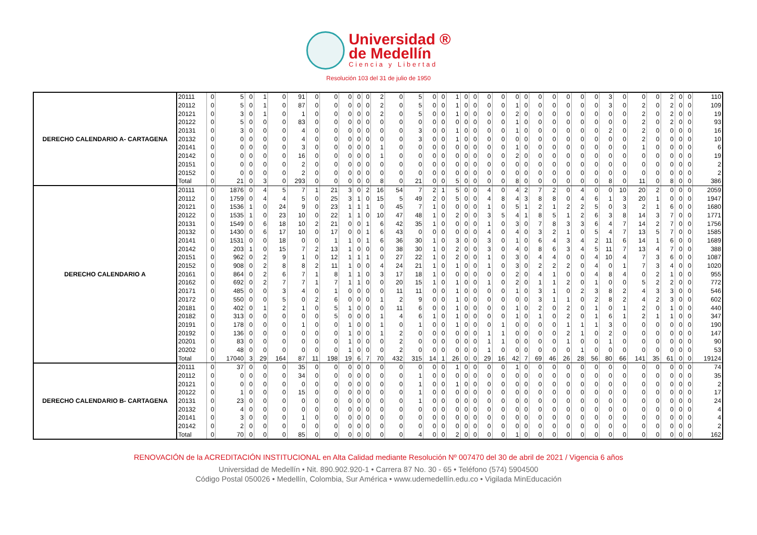Universidad ®
de Medellín
Ciencia y Libertad
Resolución 103 del 31 de julio de 1950
| DERECHO CALENDARIO A- CARTAGENA | 20111 | 0 | 5 | 0 | 1 | 0 | 91 | 0 | 0 | 0 | 0 | 0 | 2 | 0 | 5 | 0 | 0 | 1 | 0 | 0 | 0 | 0 | 0 | 0 | 0 | 0 | 0 | 0 | 0 | 3 | 0 | 0 | 0 | 2 | 0 | 0 | 110 |
| | 20112 | 0 | 5 | 0 | 1 | 0 | 87 | 0 | 0 | 0 | 0 | 0 | 2 | 0 | 5 | 0 | 0 | 1 | 0 | 0 | 0 | 0 | 1 | 0 | 0 | 0 | 0 | 0 | 0 | 3 | 0 | 2 | 0 | 2 | 0 | 0 | 109 |
| | 20121 | 0 | 3 | 0 | 1 | 0 | 1 | 0 | 0 | 0 | 0 | 0 | 2 | 0 | 5 | 0 | 0 | 1 | 0 | 0 | 0 | 0 | 2 | 0 | 0 | 0 | 0 | 0 | 0 | 0 | 0 | 2 | 0 | 2 | 0 | 0 | 19 |
| | 20122 | 0 | 5 | 0 | 0 | 0 | 83 | 0 | 0 | 0 | 0 | 0 | 0 | 0 | 0 | 0 | 0 | 0 | 0 | 0 | 0 | 0 | 1 | 0 | 0 | 0 | 0 | 0 | 0 | 0 | 0 | 2 | 0 | 2 | 0 | 0 | 93 |
| | 20131 | 0 | 3 | 0 | 0 | 0 | 4 | 0 | 0 | 0 | 0 | 0 | 0 | 0 | 3 | 0 | 0 | 1 | 0 | 0 | 0 | 0 | 1 | 0 | 0 | 0 | 0 | 0 | 0 | 2 | 0 | 2 | 0 | 0 | 0 | 0 | 16 |
| | 20132 | 0 | 0 | 0 | 0 | 0 | 4 | 0 | 0 | 0 | 0 | 0 | 0 | 0 | 3 | 0 | 0 | 1 | 0 | 0 | 0 | 0 | 0 | 0 | 0 | 0 | 0 | 0 | 0 | 0 | 0 | 2 | 0 | 0 | 0 | 0 | 10 |
| | 20141 | 0 | 0 | 0 | 0 | 0 | 3 | 0 | 0 | 0 | 0 | 0 | 1 | 0 | 0 | 0 | 0 | 0 | 0 | 0 | 0 | 0 | 1 | 0 | 0 | 0 | 0 | 0 | 0 | 0 | 0 | 1 | 0 | 0 | 0 | 0 | 6 |
| | 20142 | 0 | 0 | 0 | 0 | 0 | 16 | 0 | 0 | 0 | 0 | 0 | 1 | 0 | 0 | 0 | 0 | 0 | 0 | 0 | 0 | 0 | 2 | 0 | 0 | 0 | 0 | 0 | 0 | 0 | 0 | 0 | 0 | 0 | 0 | 0 | 19 |
| | 20151 | 0 | 0 | 0 | 0 | 0 | 2 | 0 | 0 | 0 | 0 | 0 | 0 | 0 | 0 | 0 | 0 | 0 | 0 | 0 | 0 | 0 | 0 | 0 | 0 | 0 | 0 | 0 | 0 | 0 | 0 | 0 | 0 | 0 | 0 | 0 | 2 |
| | 20152 | 0 | 0 | 0 | 0 | 0 | 2 | 0 | 0 | 0 | 0 | 0 | 0 | 0 | 0 | 0 | 0 | 0 | 0 | 0 | 0 | 0 | 0 | 0 | 0 | 0 | 0 | 0 | 0 | 0 | 0 | 0 | 0 | 0 | 0 | 0 | 2 |
| | Total | 0 | 21 | 0 | 3 | 0 | 293 | 0 | 0 | 0 | 0 | 0 | 8 | 0 | 21 | 0 | 0 | 5 | 0 | 0 | 0 | 0 | 8 | 0 | 0 | 0 | 0 | 0 | 0 | 8 | 0 | 11 | 0 | 8 | 0 | 0 | 386 |
| DERECHO CALENDARIO A | 20111 | 0 | 1876 | 0 | 4 | 5 | 7 | 1 | 21 | 3 | 0 | 2 | 16 | 54 | 7 | 2 | 1 | 5 | 0 | 0 | 4 | 0 | 4 | 2 | 7 | 2 | 0 | 4 | 0 | 0 | 10 | 20 | 2 | 0 | 0 | 0 | 2059 |
| | 20112 | 0 | 1759 | 0 | 4 | 4 | 5 | 0 | 25 | 3 | 1 | 0 | 15 | 5 | 49 | 2 | 0 | 5 | 0 | 0 | 4 | 8 | 4 | 3 | 8 | 8 | 0 | 4 | 6 | 1 | 3 | 20 | 1 | 0 | 0 | 0 | 1947 |
| | 20121 | 0 | 1536 | 1 | 0 | 24 | 9 | 0 | 23 | 1 | 1 | 1 | 0 | 45 | 7 | 1 | 0 | 0 | 0 | 0 | 1 | 0 | 5 | 1 | 2 | 1 | 2 | 2 | 5 | 0 | 3 | 2 | 1 | 6 | 0 | 0 | 1680 |
| | 20122 | 0 | 1535 | 1 | 0 | 23 | 10 | 0 | 22 | 1 | 1 | 0 | 10 | 47 | 48 | 1 | 0 | 2 | 0 | 0 | 3 | 5 | 4 | 1 | 8 | 5 | 1 | 2 | 6 | 3 | 8 | 14 | 3 | 7 | 0 | 0 | 1771 |
| | 20131 | 0 | 1549 | 0 | 6 | 18 | 10 | 2 | 21 | 0 | 0 | 1 | 6 | 42 | 35 | 1 | 0 | 0 | 0 | 0 | 1 | 0 | 3 | 0 | 7 | 8 | 3 | 3 | 6 | 4 | 7 | 14 | 2 | 7 | 0 | 0 | 1756 |
| | 20132 | 0 | 1430 | 0 | 6 | 17 | 10 | 0 | 17 | 0 | 0 | 1 | 6 | 43 | 0 | 0 | 0 | 0 | 0 | 0 | 4 | 0 | 4 | 0 | 3 | 2 | 1 | 0 | 5 | 4 | 7 | 13 | 5 | 7 | 0 | 0 | 1585 |
| | 20141 | 0 | 1531 | 0 | 0 | 18 | 0 | 0 | 1 | 1 | 0 | 1 | 6 | 36 | 30 | 1 | 0 | 3 | 0 | 0 | 3 | 0 | 1 | 0 | 6 | 4 | 3 | 4 | 2 | 11 | 6 | 14 | 1 | 6 | 0 | 0 | 1689 |
| | 20142 | 0 | 203 | 1 | 0 | 15 | 7 | 2 | 13 | 1 | 0 | 0 | 0 | 38 | 30 | 1 | 0 | 2 | 0 | 0 | 3 | 0 | 4 | 0 | 8 | 6 | 3 | 4 | 5 | 11 | 7 | 13 | 4 | 7 | 0 | 0 | 388 |
| | 20151 | 0 | 962 | 0 | 2 | 9 | 1 | 0 | 12 | 1 | 1 | 1 | 0 | 27 | 22 | 1 | 0 | 2 | 0 | 0 | 1 | 0 | 3 | 0 | 4 | 4 | 0 | 0 | 4 | 10 | 4 | 7 | 3 | 6 | 0 | 0 | 1087 |
| | 20152 | 0 | 908 | 0 | 2 | 8 | 8 | 2 | 11 | 1 | 0 | 0 | 4 | 24 | 21 | 1 | 0 | 1 | 0 | 0 | 1 | 0 | 3 | 0 | 2 | 2 | 2 | 0 | 4 | 0 | 1 | 7 | 3 | 4 | 0 | 0 | 1020 |
| | 20161 | 0 | 864 | 0 | 2 | 6 | 7 | 1 | 8 | 1 | 1 | 0 | 3 | 17 | 18 | 1 | 0 | 0 | 0 | 0 | 0 | 0 | 2 | 0 | 4 | 1 | 0 | 0 | 4 | 8 | 4 | 0 | 2 | 1 | 0 | 0 | 955 |
| | 20162 | 0 | 692 | 0 | 2 | 7 | 7 | 1 | 7 | 1 | 1 | 0 | 0 | 20 | 15 | 1 | 0 | 1 | 0 | 0 | 1 | 0 | 2 | 0 | 1 | 1 | 2 | 0 | 1 | 0 | 0 | 5 | 2 | 2 | 0 | 0 | 772 |
| | 20171 | 0 | 485 | 0 | 0 | 3 | 4 | 0 | 1 | 0 | 0 | 0 | 0 | 11 | 11 | 0 | 0 | 1 | 0 | 0 | 0 | 0 | 1 | 0 | 3 | 1 | 0 | 2 | 3 | 8 | 2 | 4 | 3 | 3 | 0 | 0 | 546 |
| | 20172 | 0 | 550 | 0 | 0 | 5 | 0 | 2 | 6 | 0 | 0 | 0 | 1 | 2 | 9 | 0 | 0 | 1 | 0 | 0 | 0 | 0 | 0 | 0 | 3 | 1 | 1 | 0 | 2 | 8 | 2 | 4 | 2 | 3 | 0 | 0 | 602 |
| | 20181 | 0 | 402 | 0 | 1 | 2 | 1 | 0 | 5 | 1 | 0 | 0 | 0 | 11 | 6 | 0 | 0 | 1 | 0 | 0 | 0 | 0 | 1 | 0 | 2 | 0 | 2 | 0 | 1 | 0 | 1 | 2 | 0 | 1 | 0 | 0 | 440 |
| | 20182 | 0 | 313 | 0 | 0 | 0 | 0 | 0 | 5 | 0 | 0 | 0 | 1 | 4 | 6 | 1 | 0 | 1 | 0 | 0 | 0 | 0 | 1 | 0 | 1 | 0 | 2 | 0 | 1 | 6 | 1 | 2 | 1 | 1 | 0 | 0 | 347 |
| | 20191 | 0 | 178 | 0 | 0 | 0 | 1 | 0 | 0 | 1 | 0 | 0 | 1 | 0 | 1 | 0 | 0 | 1 | 0 | 0 | 0 | 1 | 0 | 0 | 0 | 0 | 1 | 1 | 1 | 3 | 0 | 0 | 0 | 0 | 0 | 0 | 190 |
| | 20192 | 0 | 136 | 0 | 0 | 0 | 0 | 0 | 0 | 1 | 0 | 0 | 1 | 2 | 0 | 0 | 0 | 0 | 0 | 0 | 1 | 1 | 0 | 0 | 0 | 0 | 2 | 1 | 0 | 2 | 0 | 0 | 0 | 0 | 0 | 0 | 147 |
| | 20201 | 0 | 83 | 0 | 0 | 0 | 0 | 0 | 0 | 1 | 0 | 0 | 0 | 2 | 0 | 0 | 0 | 0 | 0 | 0 | 1 | 1 | 0 | 0 | 0 | 0 | 1 | 0 | 0 | 1 | 0 | 0 | 0 | 0 | 0 | 0 | 90 |
| | 20202 | 0 | 48 | 0 | 0 | 0 | 0 | 0 | 0 | 1 | 0 | 0 | 0 | 2 | 0 | 0 | 0 | 0 | 0 | 0 | 1 | 0 | 0 | 0 | 0 | 0 | 0 | 1 | 0 | 0 | 0 | 0 | 0 | 0 | 0 | 0 | 53 |
| | Total | 0 | 17040 | 3 | 29 | 164 | 87 | 11 | 198 | 19 | 6 | 7 | 70 | 432 | 315 | 14 | 1 | 26 | 0 | 0 | 29 | 16 | 42 | 7 | 69 | 46 | 26 | 28 | 56 | 80 | 66 | 141 | 35 | 61 | 0 | 0 | 19124 |
| DERECHO CALENDARIO B- CARTAGENA | 20111 | 0 | 37 | 0 | 0 | 0 | 35 | 0 | 0 | 0 | 0 | 0 | 0 | 0 | 0 | 0 | 0 | 1 | 0 | 0 | 0 | 0 | 1 | 0 | 0 | 0 | 0 | 0 | 0 | 0 | 0 | 0 | 0 | 0 | 0 | 0 | 74 |
| | 20112 | 0 | 0 | 0 | 0 | 0 | 34 | 0 | 0 | 0 | 0 | 0 | 0 | 0 | 1 | 0 | 0 | 0 | 0 | 0 | 0 | 0 | 0 | 0 | 0 | 0 | 0 | 0 | 0 | 0 | 0 | 0 | 0 | 0 | 0 | 0 | 35 |
| | 20121 | 0 | 0 | 0 | 0 | 0 | 0 | 0 | 0 | 0 | 0 | 0 | 0 | 0 | 1 | 0 | 0 | 1 | 0 | 0 | 0 | 0 | 0 | 0 | 0 | 0 | 0 | 0 | 0 | 0 | 0 | 0 | 0 | 0 | 0 | 0 | 2 |
| | 20122 | 0 | 1 | 0 | 0 | 0 | 15 | 0 | 0 | 0 | 0 | 0 | 0 | 0 | 1 | 0 | 0 | 0 | 0 | 0 | 0 | 0 | 0 | 0 | 0 | 0 | 0 | 0 | 0 | 0 | 0 | 0 | 0 | 0 | 0 | 0 | 17 |
| | 20131 | 0 | 23 | 0 | 0 | 0 | 0 | 0 | 0 | 0 | 0 | 0 | 0 | 0 | 1 | 0 | 0 | 0 | 0 | 0 | 0 | 0 | 0 | 0 | 0 | 0 | 0 | 0 | 0 | 0 | 0 | 0 | 0 | 0 | 0 | 0 | 24 |
| | 20132 | 0 | 4 | 0 | 0 | 0 | 0 | 0 | 0 | 0 | 0 | 0 | 0 | 0 | 0 | 0 | 0 | 0 | 0 | 0 | 0 | 0 | 0 | 0 | 0 | 0 | 0 | 0 | 0 | 0 | 0 | 0 | 0 | 0 | 0 | 0 | 4 |
| | 20141 | 0 | 3 | 0 | 0 | 0 | 1 | 0 | 0 | 0 | 0 | 0 | 0 | 0 | 0 | 0 | 0 | 0 | 0 | 0 | 0 | 0 | 0 | 0 | 0 | 0 | 0 | 0 | 0 | 0 | 0 | 0 | 0 | 0 | 0 | 0 | 4 |
| | 20142 | 0 | 2 | 0 | 0 | 0 | 0 | 0 | 0 | 0 | 0 | 0 | 0 | 0 | 0 | 0 | 0 | 0 | 0 | 0 | 0 | 0 | 0 | 0 | 0 | 0 | 0 | 0 | 0 | 0 | 0 | 0 | 0 | 0 | 0 | 0 | 2 |
| | Total | 0 | 70 | 0 | 0 | 0 | 85 | 0 | 0 | 0 | 0 | 0 | 0 | 0 | 4 | 0 | 0 | 2 | 0 | 0 | 0 | 0 | 1 | 0 | 0 | 0 | 0 | 0 | 0 | 0 | 0 | 0 | 0 | 0 | 0 | 0 | 162 |
RENOVACIÓN de la ACREDITACIÓN INSTITUCIONAL en Alta Calidad mediante Resolución Nº 007470 del 30 de abril de 2021 / Vigencia 6 años
Universidad de Medellín • Nit. 890.902.920-1 • Carrera 87 No. 30 - 65 • Teléfono (574) 5904500
Código Postal 050026 • Medellín, Colombia, Sur América • www.udemedellín.edu.co • Vigilada MinEducación